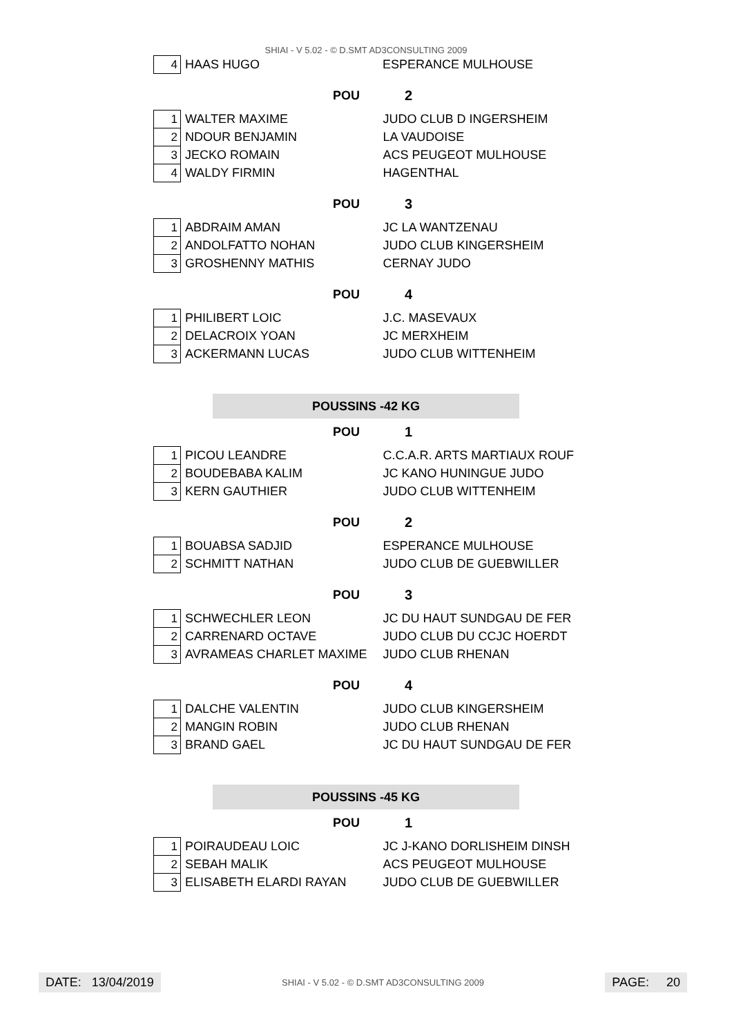SHIAI - V 5.02 - © D.SMT AD3CONSULTING 2009
| 4 | HAAS HUGO | ESPERANCE MULHOUSE |
POU 2
| 1 | WALTER MAXIME | JUDO CLUB D INGERSHEIM |
| 2 | NDOUR BENJAMIN | LA VAUDOISE |
| 3 | JECKO ROMAIN | ACS PEUGEOT MULHOUSE |
| 4 | WALDY FIRMIN | HAGENTHAL |
POU 3
| 1 | ABDRAIM AMAN | JC LA WANTZENAU |
| 2 | ANDOLFATTO NOHAN | JUDO CLUB KINGERSHEIM |
| 3 | GROSHENNY MATHIS | CERNAY JUDO |
POU 4
| 1 | PHILIBERT LOIC | J.C. MASEVAUX |
| 2 | DELACROIX YOAN | JC MERXHEIM |
| 3 | ACKERMANN LUCAS | JUDO CLUB WITTENHEIM |
POUSSINS -42 KG
POU 1
| 1 | PICOU LEANDRE | C.C.A.R. ARTS MARTIAUX ROUF |
| 2 | BOUDEBABA KALIM | JC KANO HUNINGUE JUDO |
| 3 | KERN GAUTHIER | JUDO CLUB WITTENHEIM |
POU 2
| 1 | BOUABSA SADJID | ESPERANCE MULHOUSE |
| 2 | SCHMITT NATHAN | JUDO CLUB DE GUEBWILLER |
POU 3
| 1 | SCHWECHLER LEON | JC DU HAUT SUNDGAU DE FER |
| 2 | CARRENARD OCTAVE | JUDO CLUB DU CCJC HOERDT |
| 3 | AVRAMEAS CHARLET MAXIME | JUDO CLUB RHENAN |
POU 4
| 1 | DALCHE VALENTIN | JUDO CLUB KINGERSHEIM |
| 2 | MANGIN ROBIN | JUDO CLUB RHENAN |
| 3 | BRAND GAEL | JC DU HAUT SUNDGAU DE FER |
POUSSINS -45 KG
POU 1
| 1 | POIRAUDEAU LOIC | JC J-KANO DORLISHEIM DINSH |
| 2 | SEBAH MALIK | ACS PEUGEOT MULHOUSE |
| 3 | ELISABETH ELARDI RAYAN | JUDO CLUB DE GUEBWILLER |
DATE: 13/04/2019
SHIAI - V 5.02 - © D.SMT AD3CONSULTING 2009
PAGE: 20